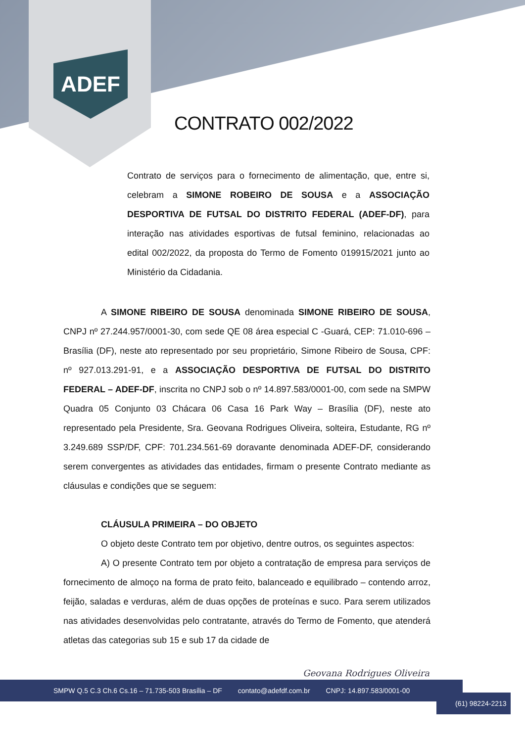ADEF
CONTRATO 002/2022
Contrato de serviços para o fornecimento de alimentação, que, entre si, celebram a SIMONE ROBEIRO DE SOUSA e a ASSOCIAÇÃO DESPORTIVA DE FUTSAL DO DISTRITO FEDERAL (ADEF-DF), para interação nas atividades esportivas de futsal feminino, relacionadas ao edital 002/2022, da proposta do Termo de Fomento 019915/2021 junto ao Ministério da Cidadania.
A SIMONE RIBEIRO DE SOUSA denominada SIMONE RIBEIRO DE SOUSA, CNPJ nº 27.244.957/0001-30, com sede QE 08 área especial C -Guará, CEP: 71.010-696 – Brasília (DF), neste ato representado por seu proprietário, Simone Ribeiro de Sousa, CPF: nº 927.013.291-91, e a ASSOCIAÇÃO DESPORTIVA DE FUTSAL DO DISTRITO FEDERAL – ADEF-DF, inscrita no CNPJ sob o nº 14.897.583/0001-00, com sede na SMPW Quadra 05 Conjunto 03 Chácara 06 Casa 16 Park Way – Brasília (DF), neste ato representado pela Presidente, Sra. Geovana Rodrigues Oliveira, solteira, Estudante, RG nº 3.249.689 SSP/DF, CPF: 701.234.561-69 doravante denominada ADEF-DF, considerando serem convergentes as atividades das entidades, firmam o presente Contrato mediante as cláusulas e condições que se seguem:
CLÁUSULA PRIMEIRA – DO OBJETO
O objeto deste Contrato tem por objetivo, dentre outros, os seguintes aspectos:
A) O presente Contrato tem por objeto a contratação de empresa para serviços de fornecimento de almoço na forma de prato feito, balanceado e equilibrado – contendo arroz, feijão, saladas e verduras, além de duas opções de proteínas e suco. Para serem utilizados nas atividades desenvolvidas pelo contratante, através do Termo de Fomento, que atenderá atletas das categorias sub 15 e sub 17 da cidade de
Geovana Rodrigues Oliveira
SMPW Q.5 C.3 Ch.6 Cs.16 – 71.735-503 Brasília – DF contato@adefdf.com.br CNPJ: 14.897.583/0001-00
(61) 98224-2213